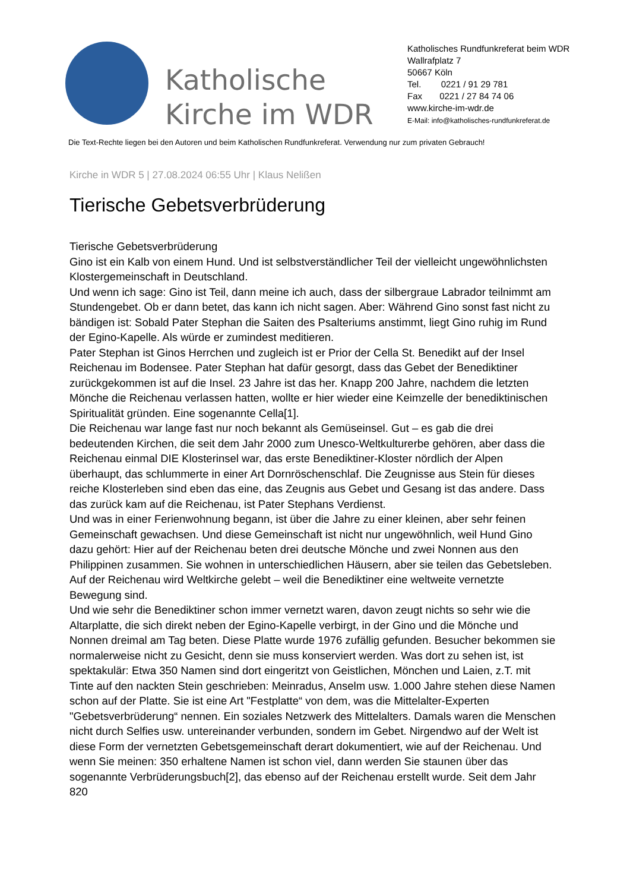Katholische Kirche im WDR
Katholisches Rundfunkreferat beim WDR
Wallrafplatz 7
50667 Köln
Tel. 0221 / 91 29 781
Fax 0221 / 27 84 74 06
www.kirche-im-wdr.de
E-Mail: info@katholisches-rundfunkreferat.de
Die Text-Rechte liegen bei den Autoren und beim Katholischen Rundfunkreferat. Verwendung nur zum privaten Gebrauch!
Kirche in WDR 5 | 27.08.2024 06:55 Uhr | Klaus Nelißen
Tierische Gebetsverbrüderung
Tierische Gebetsverbrüderung
Gino ist ein Kalb von einem Hund. Und ist selbstverständlicher Teil der vielleicht ungewöhnlichsten Klostergemeinschaft in Deutschland.
Und wenn ich sage: Gino ist Teil, dann meine ich auch, dass der silbergraue Labrador teilnimmt am Stundengebet. Ob er dann betet, das kann ich nicht sagen. Aber: Während Gino sonst fast nicht zu bändigen ist: Sobald Pater Stephan die Saiten des Psalteriums anstimmt, liegt Gino ruhig im Rund der Egino-Kapelle. Als würde er zumindest meditieren.
Pater Stephan ist Ginos Herrchen und zugleich ist er Prior der Cella St. Benedikt auf der Insel Reichenau im Bodensee. Pater Stephan hat dafür gesorgt, dass das Gebet der Benediktiner zurückgekommen ist auf die Insel. 23 Jahre ist das her. Knapp 200 Jahre, nachdem die letzten Mönche die Reichenau verlassen hatten, wollte er hier wieder eine Keimzelle der benediktinischen Spiritualität gründen. Eine sogenannte Cella[1].
Die Reichenau war lange fast nur noch bekannt als Gemüseinsel. Gut – es gab die drei bedeutenden Kirchen, die seit dem Jahr 2000 zum Unesco-Weltkulturerbe gehören, aber dass die Reichenau einmal DIE Klosterinsel war, das erste Benediktiner-Kloster nördlich der Alpen überhaupt, das schlummerte in einer Art Dornröschenschlaf. Die Zeugnisse aus Stein für dieses reiche Klosterleben sind eben das eine, das Zeugnis aus Gebet und Gesang ist das andere. Dass das zurück kam auf die Reichenau, ist Pater Stephans Verdienst.
Und was in einer Ferienwohnung begann, ist über die Jahre zu einer kleinen, aber sehr feinen Gemeinschaft gewachsen. Und diese Gemeinschaft ist nicht nur ungewöhnlich, weil Hund Gino dazu gehört: Hier auf der Reichenau beten drei deutsche Mönche und zwei Nonnen aus den Philippinen zusammen. Sie wohnen in unterschiedlichen Häusern, aber sie teilen das Gebetsleben.
Auf der Reichenau wird Weltkirche gelebt – weil die Benediktiner eine weltweite vernetzte Bewegung sind.
Und wie sehr die Benediktiner schon immer vernetzt waren, davon zeugt nichts so sehr wie die Altarplatte, die sich direkt neben der Egino-Kapelle verbirgt, in der Gino und die Mönche und Nonnen dreimal am Tag beten. Diese Platte wurde 1976 zufällig gefunden. Besucher bekommen sie normalerweise nicht zu Gesicht, denn sie muss konserviert werden. Was dort zu sehen ist, ist spektakulär: Etwa 350 Namen sind dort eingeritzt von Geistlichen, Mönchen und Laien, z.T. mit Tinte auf den nackten Stein geschrieben: Meinradus, Anselm usw. 1.000 Jahre stehen diese Namen schon auf der Platte. Sie ist eine Art "Festplatte“ von dem, was die Mittelalter-Experten "Gebetsverbrüderung“ nennen. Ein soziales Netzwerk des Mittelalters. Damals waren die Menschen nicht durch Selfies usw. untereinander verbunden, sondern im Gebet. Nirgendwo auf der Welt ist diese Form der vernetzten Gebetsgemeinschaft derart dokumentiert, wie auf der Reichenau. Und wenn Sie meinen: 350 erhaltene Namen ist schon viel, dann werden Sie staunen über das sogenannte Verbrüderungsbuch[2], das ebenso auf der Reichenau erstellt wurde. Seit dem Jahr 820